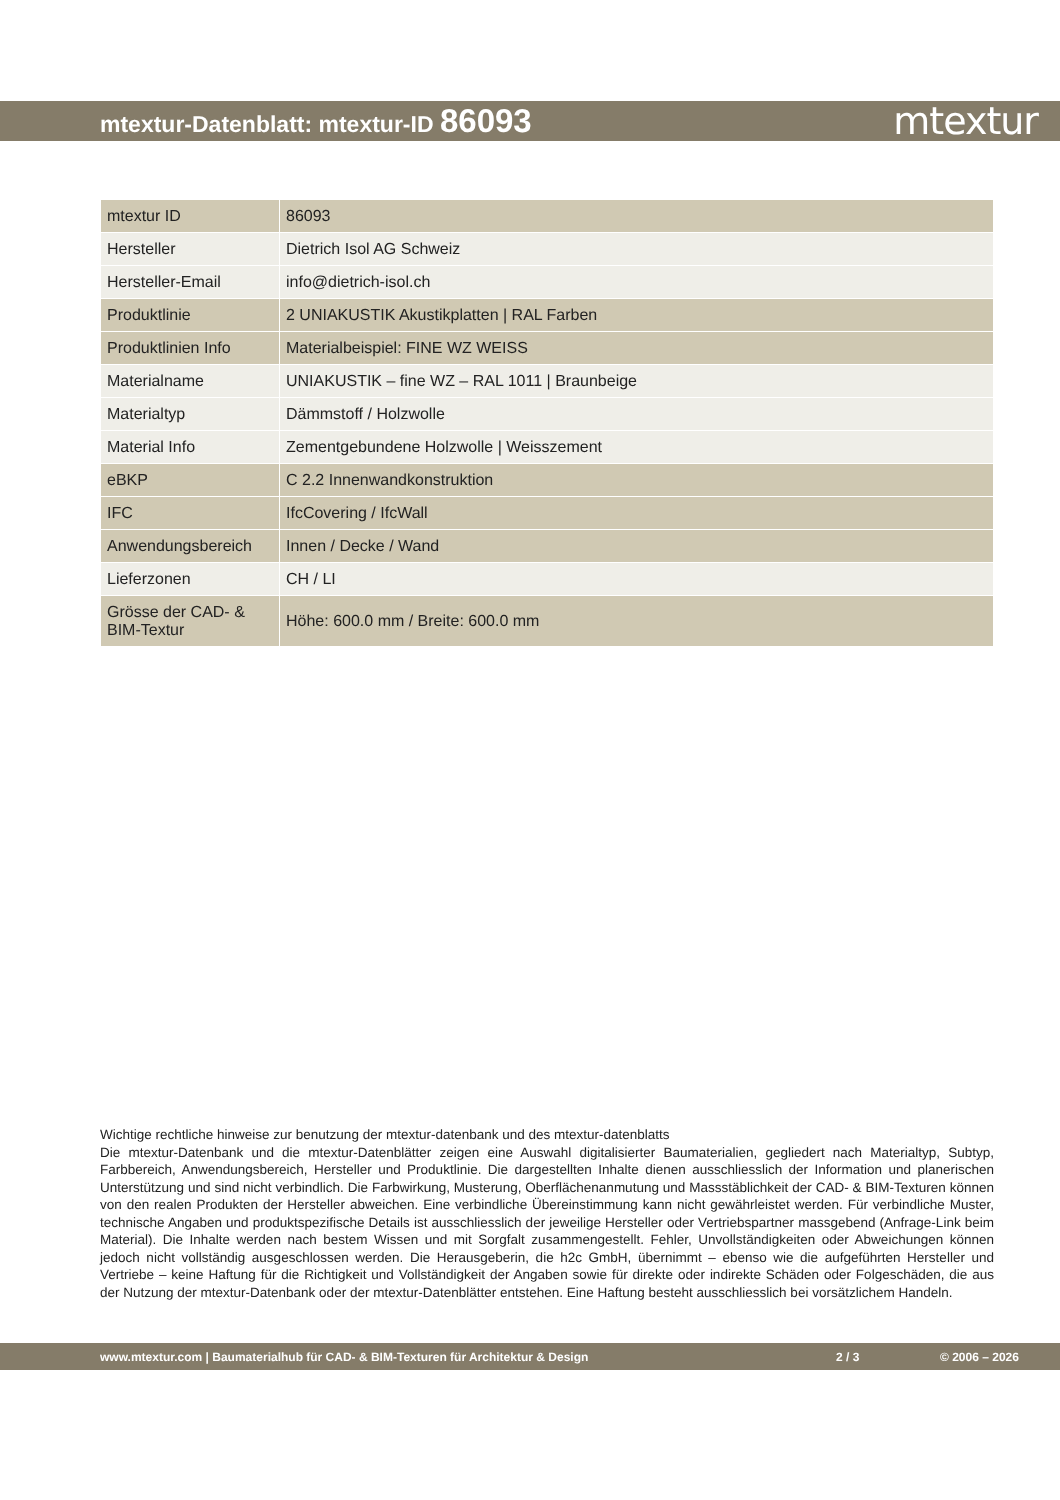mtextur-Datenblatt: mtextur-ID 86093
mtextur
| mtextur ID | 86093 |
| Hersteller | Dietrich Isol AG Schweiz |
| Hersteller-Email | info@dietrich-isol.ch |
| Produktlinie | 2 UNIAKUSTIK Akustikplatten / RAL Farben |
| Produktlinien Info | Materialbeispiel: FINE WZ WEISS |
| Materialname | UNIAKUSTIK – fine WZ – RAL 1011 / Braunbeige |
| Materialtyp | Dämmstoff / Holzwolle |
| Material Info | Zementgebundene Holzwolle / Weisszement |
| eBKP | C 2.2 Innenwandkonstruktion |
| IFC | IfcCovering / IfcWall |
| Anwendungsbereich | Innen / Decke / Wand |
| Lieferzonen | CH / LI |
| Grösse der CAD- & BIM-Textur | Höhe: 600.0 mm / Breite: 600.0 mm |
Wichtige rechtliche hinweise zur benutzung der mtextur-datenbank und des mtextur-datenblatts
Die mtextur-Datenbank und die mtextur-Datenblätter zeigen eine Auswahl digitalisierter Baumaterialien, gegliedert nach Materialtyp, Subtyp, Farbbereich, Anwendungsbereich, Hersteller und Produktlinie. Die dargestellten Inhalte dienen ausschliesslich der Information und planerischen Unterstützung und sind nicht verbindlich. Die Farbwirkung, Musterung, Oberflächenanmutung und Massstäblichkeit der CAD- & BIM-Texturen können von den realen Produkten der Hersteller abweichen. Eine verbindliche Übereinstimmung kann nicht gewährleistet werden. Für verbindliche Muster, technische Angaben und produktspezifische Details ist ausschliesslich der jeweilige Hersteller oder Vertriebspartner massgebend (Anfrage-Link beim Material). Die Inhalte werden nach bestem Wissen und mit Sorgfalt zusammengestellt. Fehler, Unvollständigkeiten oder Abweichungen können jedoch nicht vollständig ausgeschlossen werden. Die Herausgeberin, die h2c GmbH, übernimmt – ebenso wie die aufgeführten Hersteller und Vertriebe – keine Haftung für die Richtigkeit und Vollständigkeit der Angaben sowie für direkte oder indirekte Schäden oder Folgeschäden, die aus der Nutzung der mtextur-Datenbank oder der mtextur-Datenblätter entstehen. Eine Haftung besteht ausschliesslich bei vorsätzlichem Handeln.
www.mtextur.com | Baumaterialhub für CAD- & BIM-Texturen für Architektur & Design 2 / 3 © 2006 – 2026